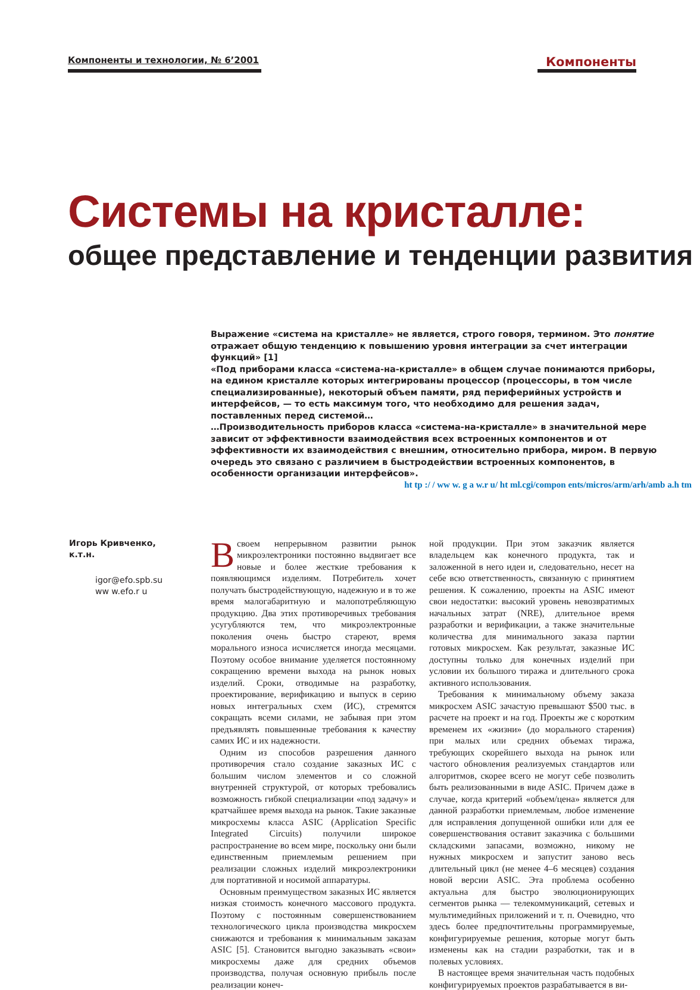Компоненты и технологии, № 6’2001
Компоненты
Системы на кристалле:
общее представление и тенденции развития
Выражение «система на кристалле» не является, строго говоря, термином. Это понятие отражает общую тенденцию к повышению уровня интеграции за счет интеграции функций» [1]
«Под приборами класса «система-на-кристалле» в общем случае понимаются приборы, на едином кристалле которых интегрированы процессор (процессоры, в том числе специализированные), некоторый объем памяти, ряд периферийных устройств и интерфейсов, — то есть максимум того, что необходимо для решения задач, поставленных перед системой…
…Производительность приборов класса «система-на-кристалле» в значительной мере зависит от эффективности взаимодействия всех встроенных компонентов и от эффективности их взаимодействия с внешним, относительно прибора, миром. В первую очередь это связано с различием в быстродействии встроенных компонентов, в особенности организации интерфейсов».
ht tp :/ / ww w. g a w.r u/ ht ml.cgi/compon ents/micros/arm/arh/amb a.h tm
Игорь Кривченко,
к.т.н.
igor@efo.spb.su
ww w.efo.r u
Всвоем непрерывном развитии рынок микроэлектроники постоянно выдвигает все новые и более жесткие требования к появляющимся изделиям. Потребитель хочет получать быстродействующую, надежную и в то же время малогабаритную и малопотребляющую продукцию. Два этих противоречивых требования усугубляются тем, что микроэлектронные поколения очень быстро стареют, время морального износа исчисляется иногда месяцами. Поэтому особое внимание уделяется постоянному сокращению времени выхода на рынок новых изделий. Сроки, отводимые на разработку, проектирование, верификацию и выпуск в серию новых интегральных схем (ИС), стремятся сокращать всеми силами, не забывая при этом предъявлять повышенные требования к качеству самих ИС и их надежности.
Одним из способов разрешения данного противоречия стало создание заказных ИС с большим числом элементов и со сложной внутренней структурой, от которых требовались возможность гибкой специализации «под задачу» и кратчайшее время выхода на рынок. Такие заказные микросхемы класса ASIC (Application Specific Integrated Circuits) получили широкое распространение во всем мире, поскольку они были единственным приемлемым решением при реализации сложных изделий микроэлектроники для портативной и носимой аппаратуры.
Основным преимуществом заказных ИС является низкая стоимость конечного массового продукта. Поэтому с постоянным совершенствованием технологического цикла производства микросхем снижаются и требования к минимальным заказам ASIC [5]. Становится выгодно заказывать «свои» микросхемы даже для средних объемов производства, получая основную прибыль после реализации конеч-
ной продукции. При этом заказчик является владельцем как конечного продукта, так и заложенной в него идеи и, следовательно, несет на себе всю ответственность, связанную с принятием решения. К сожалению, проекты на ASIC имеют свои недостатки: высокий уровень невозвратимых начальных затрат (NRE), длительное время разработки и верификации, а также значительные количества для минимального заказа партии готовых микросхем. Как результат, заказные ИС доступны только для конечных изделий при условии их большого тиража и длительного срока активного использования.
Требования к минимальному объему заказа микросхем ASIC зачастую превышают $500 тыс. в расчете на проект и на год. Проекты же с коротким временем их «жизни» (до морального старения) при малых или средних объемах тиража, требующих скорейшего выхода на рынок или частого обновления реализуемых стандартов или алгоритмов, скорее всего не могут себе позволить быть реализованными в виде ASIC. Причем даже в случае, когда критерий «объем/цена» является для данной разработки приемлемым, любое изменение для исправления допущенной ошибки или для ее совершенствования оставит заказчика с большими складскими запасами, возможно, никому не нужных микросхем и запустит заново весь длительный цикл (не менее 4–6 месяцев) создания новой версии ASIC. Эта проблема особенно актуальна для быстро эволюционирующих сегментов рынка — телекоммуникаций, сетевых и мультимедийных приложений и т. п. Очевидно, что здесь более предпочтительны программируемые, конфигурируемые решения, которые могут быть изменены как на стадии разработки, так и в полевых условиях.
В настоящее время значительная часть подобных конфигурируемых проектов разрабатывается в ви-